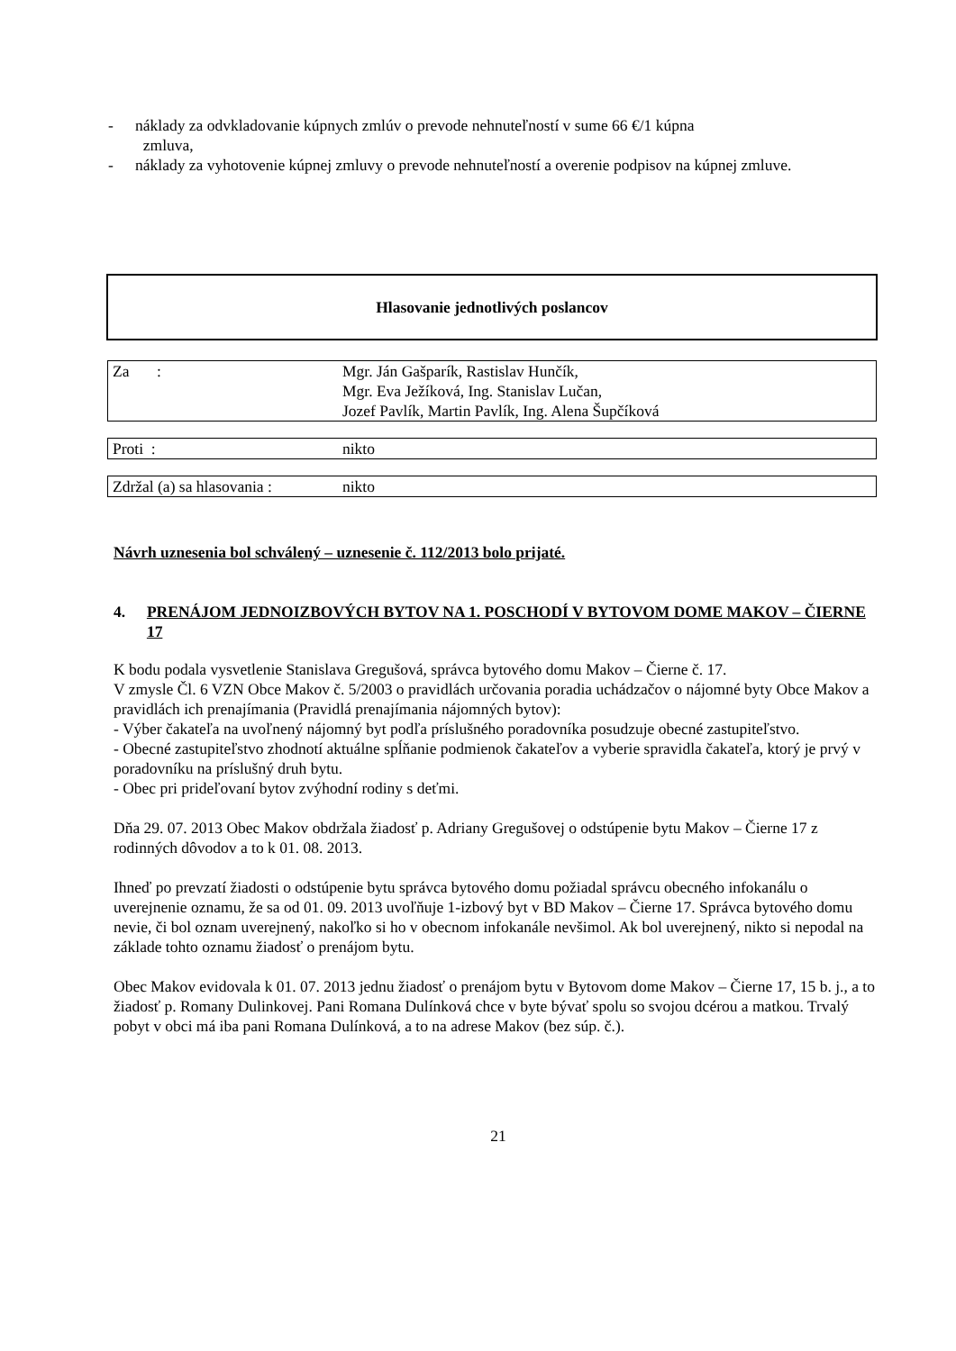- náklady za odvkladovanie kúpnych zmlúv o prevode nehnuteľností v sume 66 €/1 kúpna
zmluva,
- náklady za vyhotovenie kúpnej zmluvy o prevode nehnuteľností a overenie podpisov na kúpnej zmluve.
Hlasovanie jednotlivých poslancov
| Za : | Mgr. Ján Gašparík, Rastislav Hunčík, Mgr. Eva Ježíková, Ing. Stanislav Lučan, Jozef Pavlík, Martin Pavlík, Ing. Alena Šupčíková |
| Proti : | nikto |
| Zdržal (a) sa hlasovania : | nikto |
Návrh uznesenia bol schválený – uznesenie č. 112/2013 bolo prijaté.
4. PRENÁJOM JEDNOIZBOVÝCH BYTOV NA 1. POSCHODÍ V BYTOVOM DOME MAKOV – ČIERNE 17
K bodu podala vysvetlenie Stanislava Gregušová, správca bytového domu Makov – Čierne č. 17.
V zmysle Čl. 6 VZN Obce Makov č. 5/2003 o pravidlách určovania poradia uchádzačov o nájomné byty Obce Makov a pravidlách ich prenajímania (Pravidlá prenajímania nájomných bytov):
- Výber čakateľa na uvoľnený nájomný byt podľa príslušného poradovníka posudzuje obecné zastupiteľstvo.
- Obecné zastupiteľstvo zhodnotí aktuálne spĺňanie podmienok čakateľov a vyberie spravidla čakateľa, ktorý je prvý v poradovníku na príslušný druh bytu.
- Obec pri prideľovaní bytov zvýhodní rodiny s deťmi.
Dňa 29. 07. 2013 Obec Makov obdržala žiadosť p. Adriany Gregušovej o odstúpenie bytu Makov – Čierne 17 z rodinných dôvodov a to k 01. 08. 2013.
Ihneď po prevzatí žiadosti o odstúpenie bytu správca bytového domu požiadal správcu obecného infokanálu o uverejnenie oznamu, že sa od 01. 09. 2013 uvoľňuje 1-izbový byt v BD Makov – Čierne 17. Správca bytového domu nevie, či bol oznam uverejnený, nakoľko si ho v obecnom infokanále nevšimol. Ak bol uverejnený, nikto si nepodal na základe tohto oznamu žiadosť o prenájom bytu.
Obec Makov evidovala k 01. 07. 2013 jednu žiadosť o prenájom bytu v Bytovom dome Makov – Čierne 17, 15 b. j., a to žiadosť p. Romany Dulinkovej. Pani Romana Dulínková chce v byte bývať spolu so svojou dcérou a matkou. Trvalý pobyt v obci má iba pani Romana Dulínková, a to na adrese Makov (bez súp. č.).
21